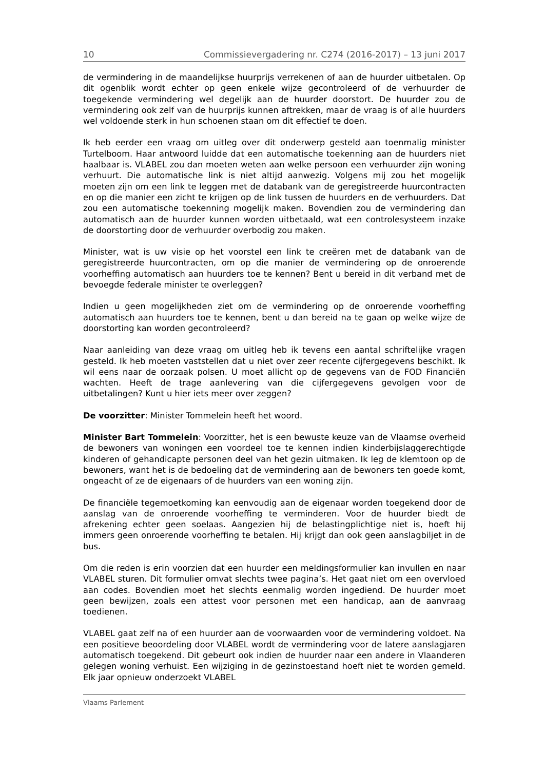10 Commissievergadering nr. C274 (2016-2017) – 13 juni 2017
de vermindering in de maandelijkse huurprijs verrekenen of aan de huurder uitbetalen. Op dit ogenblik wordt echter op geen enkele wijze gecontroleerd of de verhuurder de toegekende vermindering wel degelijk aan de huurder doorstort. De huurder zou de vermindering ook zelf van de huurprijs kunnen aftrekken, maar de vraag is of alle huurders wel voldoende sterk in hun schoenen staan om dit effectief te doen.
Ik heb eerder een vraag om uitleg over dit onderwerp gesteld aan toenmalig minister Turtelboom. Haar antwoord luidde dat een automatische toekenning aan de huurders niet haalbaar is. VLABEL zou dan moeten weten aan welke persoon een verhuurder zijn woning verhuurt. Die automatische link is niet altijd aanwezig. Volgens mij zou het mogelijk moeten zijn om een link te leggen met de databank van de geregistreerde huurcontracten en op die manier een zicht te krijgen op de link tussen de huurders en de verhuurders. Dat zou een automatische toekenning mogelijk maken. Bovendien zou de vermindering dan automatisch aan de huurder kunnen worden uitbetaald, wat een controlesysteem inzake de doorstorting door de verhuurder overbodig zou maken.
Minister, wat is uw visie op het voorstel een link te creëren met de databank van de geregistreerde huurcontracten, om op die manier de vermindering op de onroerende voorheffing automatisch aan huurders toe te kennen? Bent u bereid in dit verband met de bevoegde federale minister te overleggen?
Indien u geen mogelijkheden ziet om de vermindering op de onroerende voorheffing automatisch aan huurders toe te kennen, bent u dan bereid na te gaan op welke wijze de doorstorting kan worden gecontroleerd?
Naar aanleiding van deze vraag om uitleg heb ik tevens een aantal schriftelijke vragen gesteld. Ik heb moeten vaststellen dat u niet over zeer recente cijfergegevens beschikt. Ik wil eens naar de oorzaak polsen. U moet allicht op de gegevens van de FOD Financiën wachten. Heeft de trage aanlevering van die cijfergegevens gevolgen voor de uitbetalingen? Kunt u hier iets meer over zeggen?
De voorzitter: Minister Tommelein heeft het woord.
Minister Bart Tommelein: Voorzitter, het is een bewuste keuze van de Vlaamse overheid de bewoners van woningen een voordeel toe te kennen indien kinderbijslaggerechtigde kinderen of gehandicapte personen deel van het gezin uitmaken. Ik leg de klemtoon op de bewoners, want het is de bedoeling dat de vermindering aan de bewoners ten goede komt, ongeacht of ze de eigenaars of de huurders van een woning zijn.
De financiële tegemoetkoming kan eenvoudig aan de eigenaar worden toegekend door de aanslag van de onroerende voorheffing te verminderen. Voor de huurder biedt de afrekening echter geen soelaas. Aangezien hij de belastingplichtige niet is, hoeft hij immers geen onroerende voorheffing te betalen. Hij krijgt dan ook geen aanslagbiljet in de bus.
Om die reden is erin voorzien dat een huurder een meldingsformulier kan invullen en naar VLABEL sturen. Dit formulier omvat slechts twee pagina’s. Het gaat niet om een overvloed aan codes. Bovendien moet het slechts eenmalig worden ingediend. De huurder moet geen bewijzen, zoals een attest voor personen met een handicap, aan de aanvraag toedienen.
VLABEL gaat zelf na of een huurder aan de voorwaarden voor de vermindering voldoet. Na een positieve beoordeling door VLABEL wordt de vermindering voor de latere aanslagjaren automatisch toegekend. Dit gebeurt ook indien de huurder naar een andere in Vlaanderen gelegen woning verhuist. Een wijziging in de gezinstoestand hoeft niet te worden gemeld. Elk jaar opnieuw onderzoekt VLABEL
Vlaams Parlement